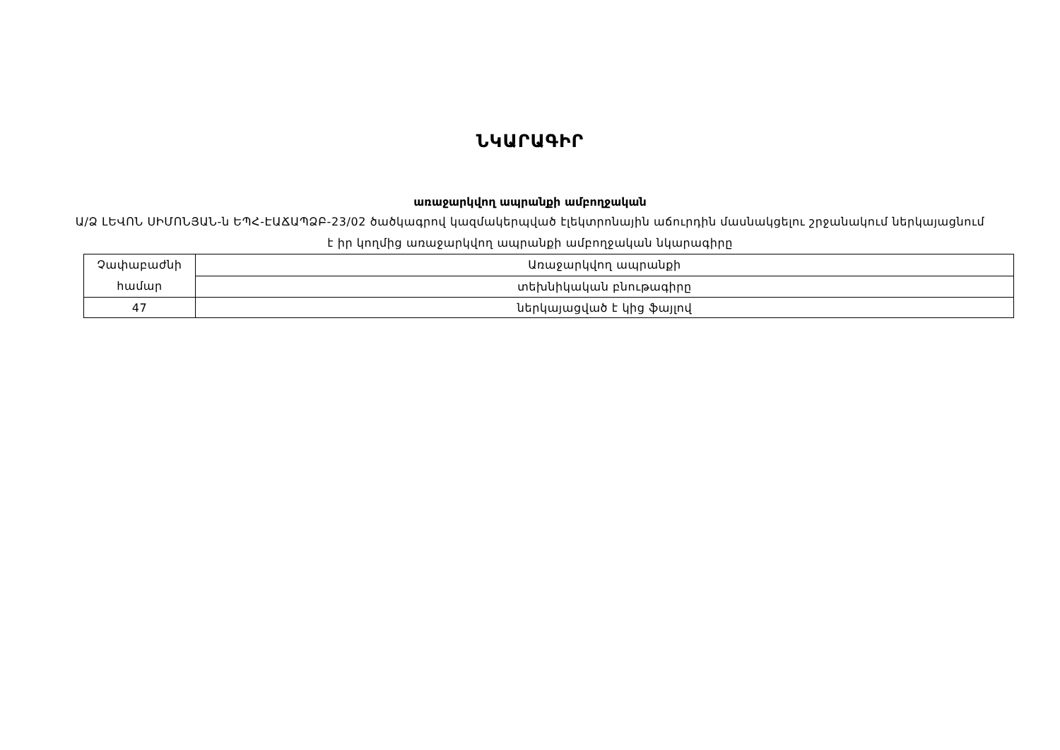ՆԿԱՐԱԳԻՐ
առաջարկվող ապրանքի ամբողջական
Ա/Ձ ԼԵՎՈՆ ՍԻՄՈՆՅԱՆ-ն ԵՊՀ-ԷԱՃԱՊՁԲ-23/02 ծածկագրով կազմակերպված էլեկտրոնային աճուրդին մասնակցելու շրջանակում ներկայացնում է իր կողմից առաջարկվող ապրանքի ամբողջական նկարագիրը
| Չափաբաժնի համար | Առաջարկվող ապրանքի |
| | տեխնիկական բնութագիրը |
| 47 | ներկայացված է կից ֆայլով |